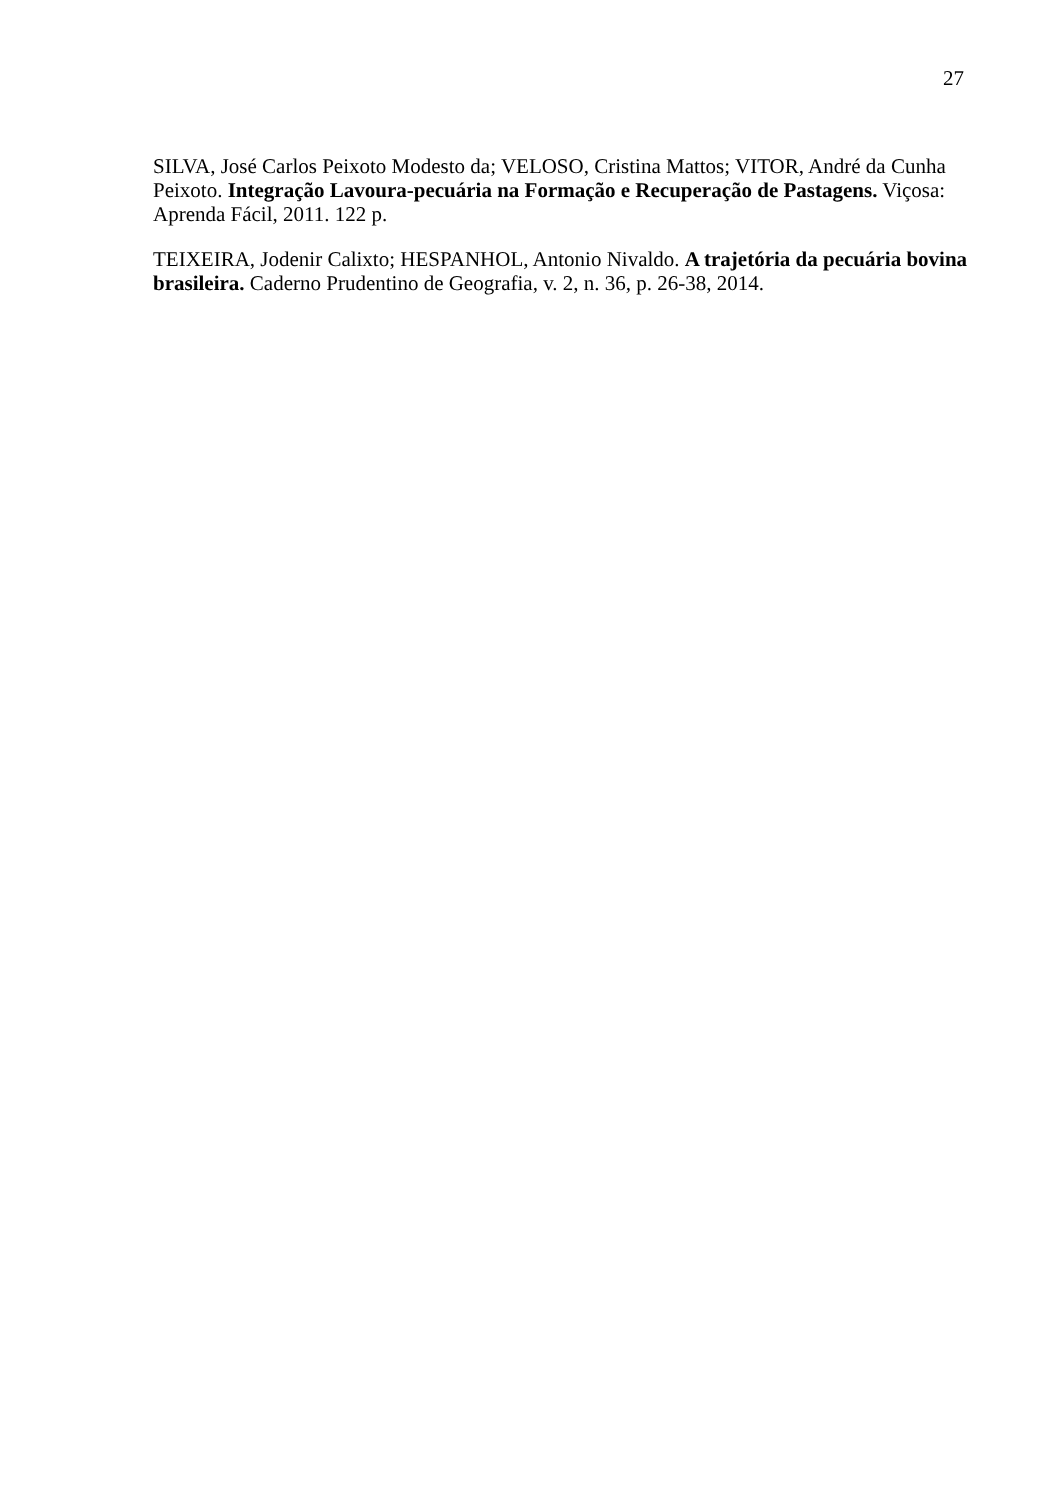27
SILVA, José Carlos Peixoto Modesto da; VELOSO, Cristina Mattos; VITOR, André da Cunha Peixoto. Integração Lavoura-pecuária na Formação e Recuperação de Pastagens. Viçosa: Aprenda Fácil, 2011. 122 p.
TEIXEIRA, Jodenir Calixto; HESPANHOL, Antonio Nivaldo. A trajetória da pecuária bovina brasileira. Caderno Prudentino de Geografia, v. 2, n. 36, p. 26-38, 2014.